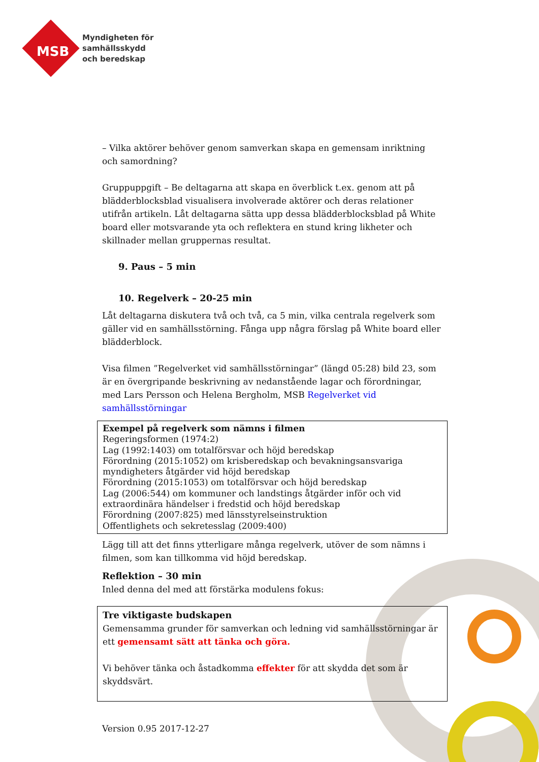Myndigheten för
samhällsskydd
och beredskap
MSB
– Vilka aktörer behöver genom samverkan skapa en gemensam inriktning och samordning?
Gruppuppgift – Be deltagarna att skapa en överblick t.ex. genom att på blädderblocksblad visualisera involverade aktörer och deras relationer utifrån artikeln. Låt deltagarna sätta upp dessa blädderblocksblad på White board eller motsvarande yta och reflektera en stund kring likheter och skillnader mellan gruppernas resultat.
9. Paus – 5 min
10. Regelverk – 20-25 min
Låt deltagarna diskutera två och två, ca 5 min, vilka centrala regelverk som gäller vid en samhällsstörning. Fånga upp några förslag på White board eller blädderblock.
Visa filmen ”Regelverket vid samhällsstörningar” (längd 05:28) bild 23, som är en övergripande beskrivning av nedanstående lagar och förordningar, med Lars Persson och Helena Bergholm, MSB Regelverket vid samhällsstörningar
Exempel på regelverk som nämns i filmen
Regeringsformen (1974:2)
Lag (1992:1403) om totalförsvar och höjd beredskap
Förordning (2015:1052) om krisberedskap och bevakningsansvariga myndigheters åtgärder vid höjd beredskap
Förordning (2015:1053) om totalförsvar och höjd beredskap
Lag (2006:544) om kommuner och landstings åtgärder inför och vid extraordinära händelser i fredstid och höjd beredskap
Förordning (2007:825) med länsstyrelseinstruktion
Offentlighets och sekretesslag (2009:400)
Lägg till att det finns ytterligare många regelverk, utöver de som nämns i filmen, som kan tillkomma vid höjd beredskap.
Reflektion – 30 min
Inled denna del med att förstärka modulens fokus:
Tre viktigaste budskapen
Gemensamma grunder för samverkan och ledning vid samhällsstörningar är ett gemensamt sätt att tänka och göra.
Vi behöver tänka och åstadkomma effekter för att skydda det som är skyddsvärt.
Version 0.95 2017-12-27